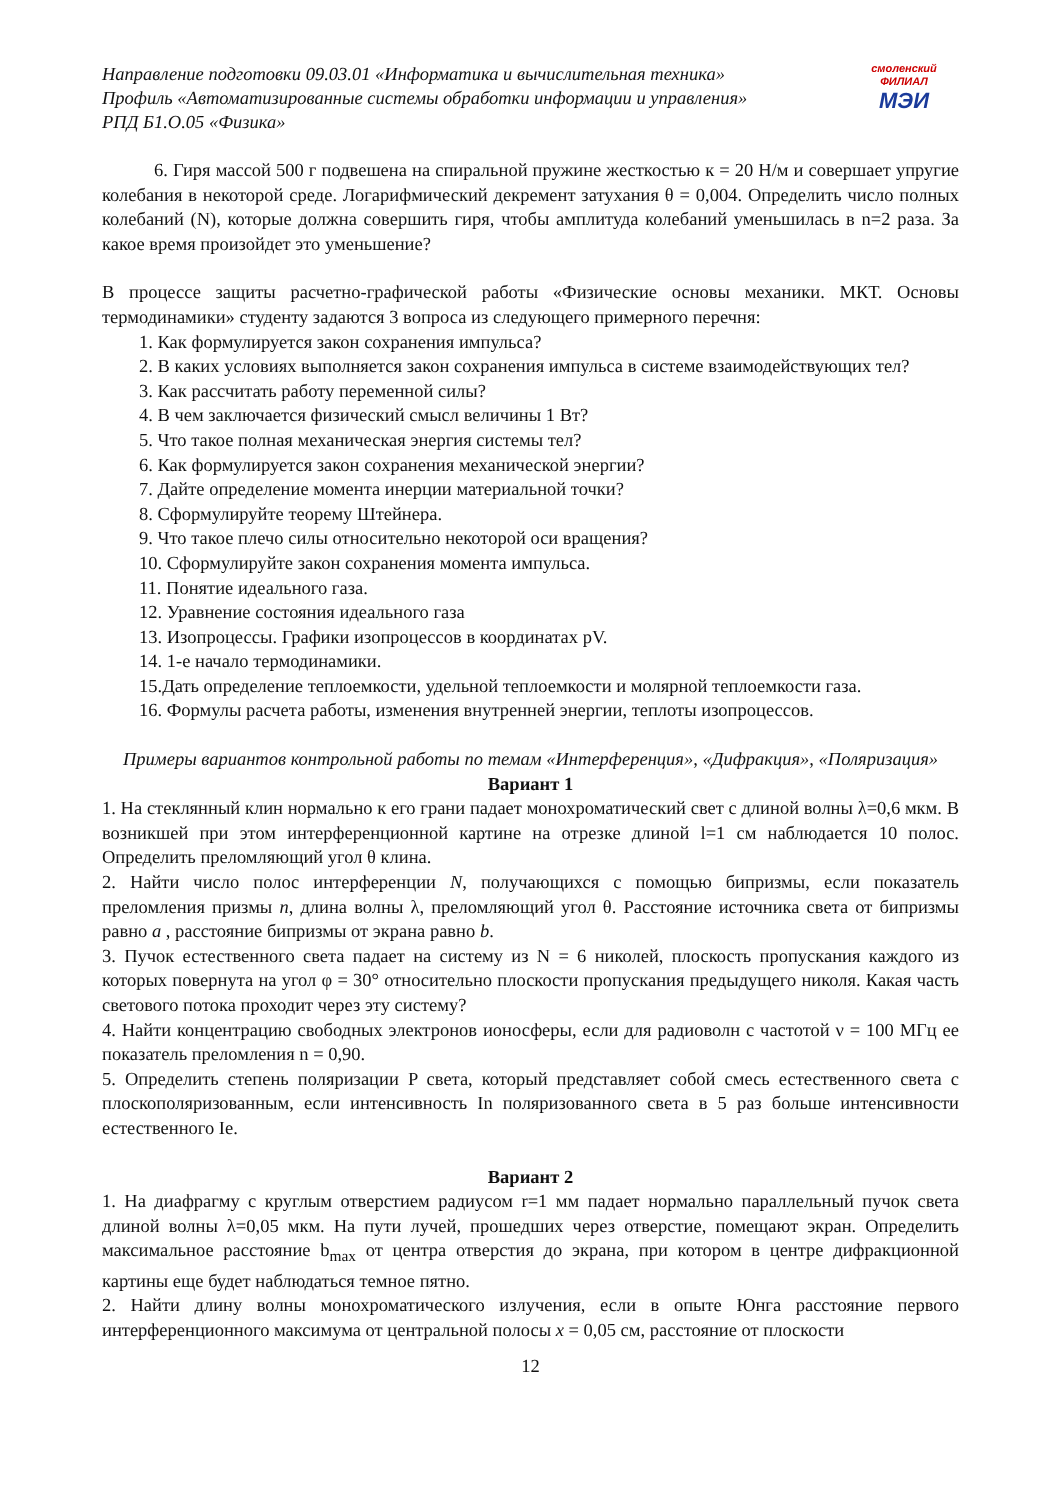Направление подготовки 09.03.01 «Информатика и вычислительная техника»
Профиль «Автоматизированные системы обработки информации и управления»
РПД Б1.О.05 «Физика»
смоленский ФИЛИАЛ
МЭИ
6. Гиря массой 500 г подвешена на спиральной пружине жесткостью к = 20 Н/м и совершает упругие колебания в некоторой среде. Логарифмический декремент затухания θ = 0,004. Определить число полных колебаний (N), которые должна совершить гиря, чтобы амплитуда колебаний уменьшилась в n=2 раза. За какое время произойдет это уменьшение?
В процессе защиты расчетно-графической работы «Физические основы механики. МКТ. Основы термодинамики» студенту задаются 3 вопроса из следующего примерного перечня:
1. Как формулируется закон сохранения импульса?
2. В каких условиях выполняется закон сохранения импульса в системе взаимодействующих тел?
3. Как рассчитать работу переменной силы?
4. В чем заключается физический смысл величины 1 Вт?
5. Что такое полная механическая энергия системы тел?
6. Как формулируется закон сохранения механической энергии?
7. Дайте определение момента инерции материальной точки?
8. Сформулируйте теорему Штейнера.
9. Что такое плечо силы относительно некоторой оси вращения?
10. Сформулируйте закон сохранения момента импульса.
11. Понятие идеального газа.
12. Уравнение состояния идеального газа
13. Изопроцессы. Графики изопроцессов в координатах pV.
14. 1-е начало термодинамики.
15.Дать определение теплоемкости, удельной теплоемкости и молярной теплоемкости газа.
16. Формулы расчета работы, изменения внутренней энергии, теплоты изопроцессов.
Примеры вариантов контрольной работы по темам «Интерференция», «Дифракция», «Поляризация»
Вариант 1
1. На стеклянный клин нормально к его грани падает монохроматический свет с длиной волны λ=0,6 мкм. В возникшей при этом интерференционной картине на отрезке длиной l=1 см наблюдается 10 полос. Определить преломляющий угол θ клина.
2. Найти число полос интерференции N, получающихся с помощью бипризмы, если показатель преломления призмы n, длина волны λ, преломляющий угол θ. Расстояние источника света от бипризмы равно a , расстояние бипризмы от экрана равно b.
3. Пучок естественного света падает на систему из N = 6 николей, плоскость пропускания каждого из которых повернута на угол φ = 30° относительно плоскости пропускания предыдущего николя. Какая часть светового потока проходит через эту систему?
4. Найти концентрацию свободных электронов ионосферы, если для радиоволн с частотой ν = 100 МГц ее показатель преломления n = 0,90.
5. Определить степень поляризации P света, который представляет собой смесь естественного света с плоскополяризованным, если интенсивность In поляризованного света в 5 раз больше интенсивности естественного Ie.
Вариант 2
1. На диафрагму с круглым отверстием радиусом r=1 мм падает нормально параллельный пучок света длиной волны λ=0,05 мкм. На пути лучей, прошедших через отверстие, помещают экран. Определить максимальное расстояние b<sub>max</sub> от центра отверстия до экрана, при котором в центре дифракционной картины еще будет наблюдаться темное пятно.
2. Найти длину волны монохроматического излучения, если в опыте Юнга расстояние первого интерференционного максимума от центральной полосы x = 0,05 см, расстояние от плоскости
12